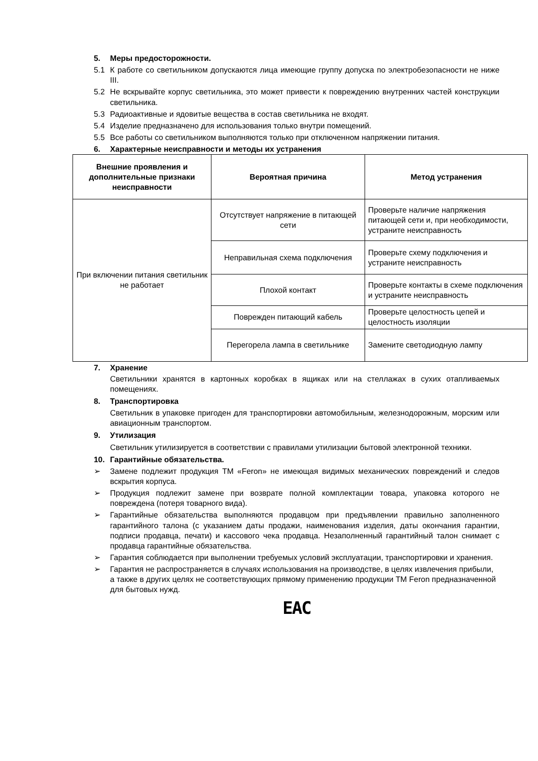5. Меры предосторожности.
5.1 К работе со светильником допускаются лица имеющие группу допуска по электробезопасности не ниже III.
5.2 Не вскрывайте корпус светильника, это может привести к повреждению внутренних частей конструкции светильника.
5.3 Радиоактивные и ядовитые вещества в состав светильника не входят.
5.4 Изделие предназначено для использования только внутри помещений.
5.5 Все работы со светильником выполняются только при отключенном напряжении питания.
6. Характерные неисправности и методы их устранения
| Внешние проявления и дополнительные признаки неисправности | Вероятная причина | Метод устранения |
| --- | --- | --- |
| При включении питания светильник не работает | Отсутствует напряжение в питающей сети | Проверьте наличие напряжения питающей сети и, при необходимости, устраните неисправность |
| | Неправильная схема подключения | Проверьте схему подключения и устраните неисправность |
| | Плохой контакт | Проверьте контакты в схеме подключения и устраните неисправность |
| | Поврежден питающий кабель | Проверьте целостность цепей и целостность изоляции |
| | Перегорела лампа в светильнике | Замените светодиодную лампу |
7. Хранение
Светильники хранятся в картонных коробках в ящиках или на стеллажах в сухих отапливаемых помещениях.
8. Транспортировка
Светильник в упаковке пригоден для транспортировки автомобильным, железнодорожным, морским или авиационным транспортом.
9. Утилизация
Светильник утилизируется в соответствии с правилами утилизации бытовой электронной техники.
10. Гарантийные обязательства.
➢ Замене подлежит продукция ТМ «Feron» не имеющая видимых механических повреждений и следов вскрытия корпуса.
➢ Продукция подлежит замене при возврате полной комплектации товара, упаковка которого не повреждена (потеря товарного вида).
➢ Гарантийные обязательства выполняются продавцом при предъявлении правильно заполненного гарантийного талона (с указанием даты продажи, наименования изделия, даты окончания гарантии, подписи продавца, печати) и кассового чека продавца. Незаполненный гарантийный талон снимает с продавца гарантийные обязательства.
➢ Гарантия соблюдается при выполнении требуемых условий эксплуатации, транспортировки и хранения.
➢ Гарантия не распространяется в случаях использования на производстве, в целях извлечения прибыли, а также в других целях не соответствующих прямому применению продукции ТМ Feron предназначенной для бытовых нужд.
EAC